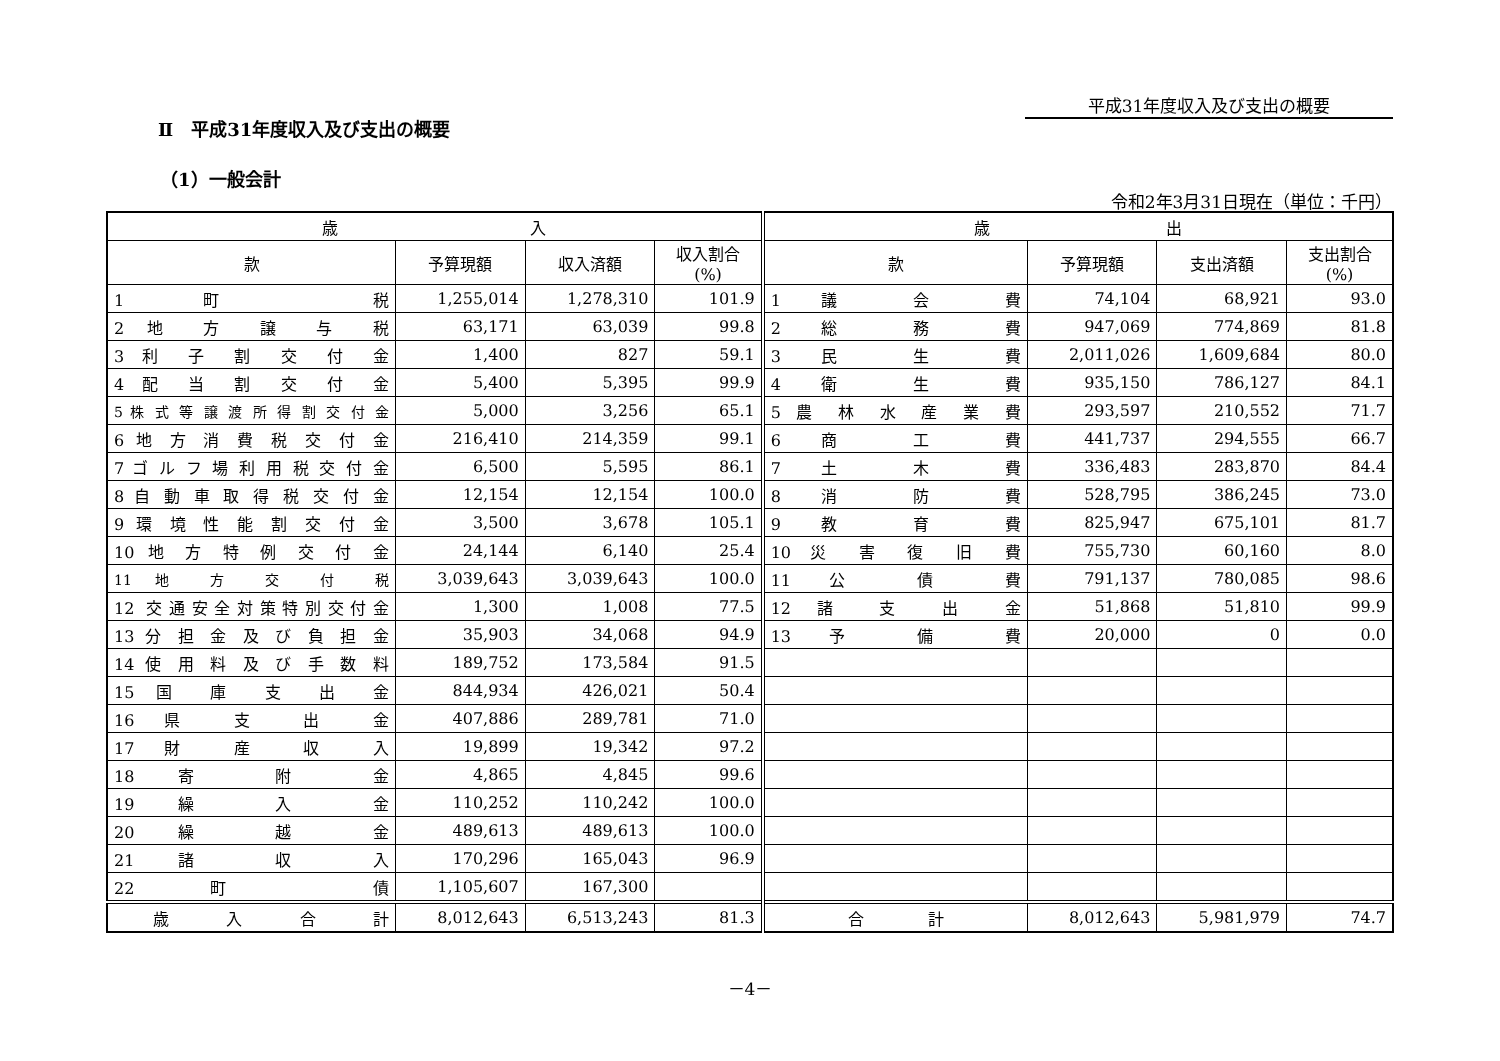平成31年度収入及び支出の概要
Ⅱ　平成31年度収入及び支出の概要
（1）一般会計
令和2年3月31日現在（単位：千円）
| 歳 入 | | | | 歳 出 | | | |
| --- | --- | --- | --- | --- | --- | --- | --- |
| 款 | 予算現額 | 収入済額 | 収入割合 (%) | 款 | 予算現額 | 支出済額 | 支出割合 (%) |
| 1 町 税 | 1,255,014 | 1,278,310 | 101.9 | 1 議 会 費 | 74,104 | 68,921 | 93.0 |
| 2 地 方 譲 与 税 | 63,171 | 63,039 | 99.8 | 2 総 務 費 | 947,069 | 774,869 | 81.8 |
| 3 利 子 割 交 付 金 | 1,400 | 827 | 59.1 | 3 民 生 費 | 2,011,026 | 1,609,684 | 80.0 |
| 4 配 当 割 交 付 金 | 5,400 | 5,395 | 99.9 | 4 衛 生 費 | 935,150 | 786,127 | 84.1 |
| 5 株 式 等 譲 渡 所 得 割 交 付 金 | 5,000 | 3,256 | 65.1 | 5 農 林 水 産 業 費 | 293,597 | 210,552 | 71.7 |
| 6 地 方 消 費 税 交 付 金 | 216,410 | 214,359 | 99.1 | 6 商 工 費 | 441,737 | 294,555 | 66.7 |
| 7 ゴ ル フ 場 利 用 税 交 付 金 | 6,500 | 5,595 | 86.1 | 7 土 木 費 | 336,483 | 283,870 | 84.4 |
| 8 自 動 車 取 得 税 交 付 金 | 12,154 | 12,154 | 100.0 | 8 消 防 費 | 528,795 | 386,245 | 73.0 |
| 9 環 境 性 能 割 交 付 金 | 3,500 | 3,678 | 105.1 | 9 教 育 費 | 825,947 | 675,101 | 81.7 |
| 10 地 方 特 例 交 付 金 | 24,144 | 6,140 | 25.4 | 10 災 害 復 旧 費 | 755,730 | 60,160 | 8.0 |
| 11 地 方 交 付 税 | 3,039,643 | 3,039,643 | 100.0 | 11 公 債 費 | 791,137 | 780,085 | 98.6 |
| 12 交通安全対策特別交付金 | 1,300 | 1,008 | 77.5 | 12 諸 支 出 金 | 51,868 | 51,810 | 99.9 |
| 13 分 担 金 及 び 負 担 金 | 35,903 | 34,068 | 94.9 | 13 予 備 費 | 20,000 | 0 | 0.0 |
| 14 使 用 料 及 び 手 数 料 | 189,752 | 173,584 | 91.5 | | | | |
| 15 国 庫 支 出 金 | 844,934 | 426,021 | 50.4 | | | | |
| 16 県 支 出 金 | 407,886 | 289,781 | 71.0 | | | | |
| 17 財 産 収 入 | 19,899 | 19,342 | 97.2 | | | | |
| 18 寄 附 金 | 4,865 | 4,845 | 99.6 | | | | |
| 19 繰 入 金 | 110,252 | 110,242 | 100.0 | | | | |
| 20 繰 越 金 | 489,613 | 489,613 | 100.0 | | | | |
| 21 諸 収 入 | 170,296 | 165,043 | 96.9 | | | | |
| 22 町 債 | 1,105,607 | 167,300 | | | | | |
| 歳 入 合 計 | 8,012,643 | 6,513,243 | 81.3 | 合 計 | 8,012,643 | 5,981,979 | 74.7 |
－4－